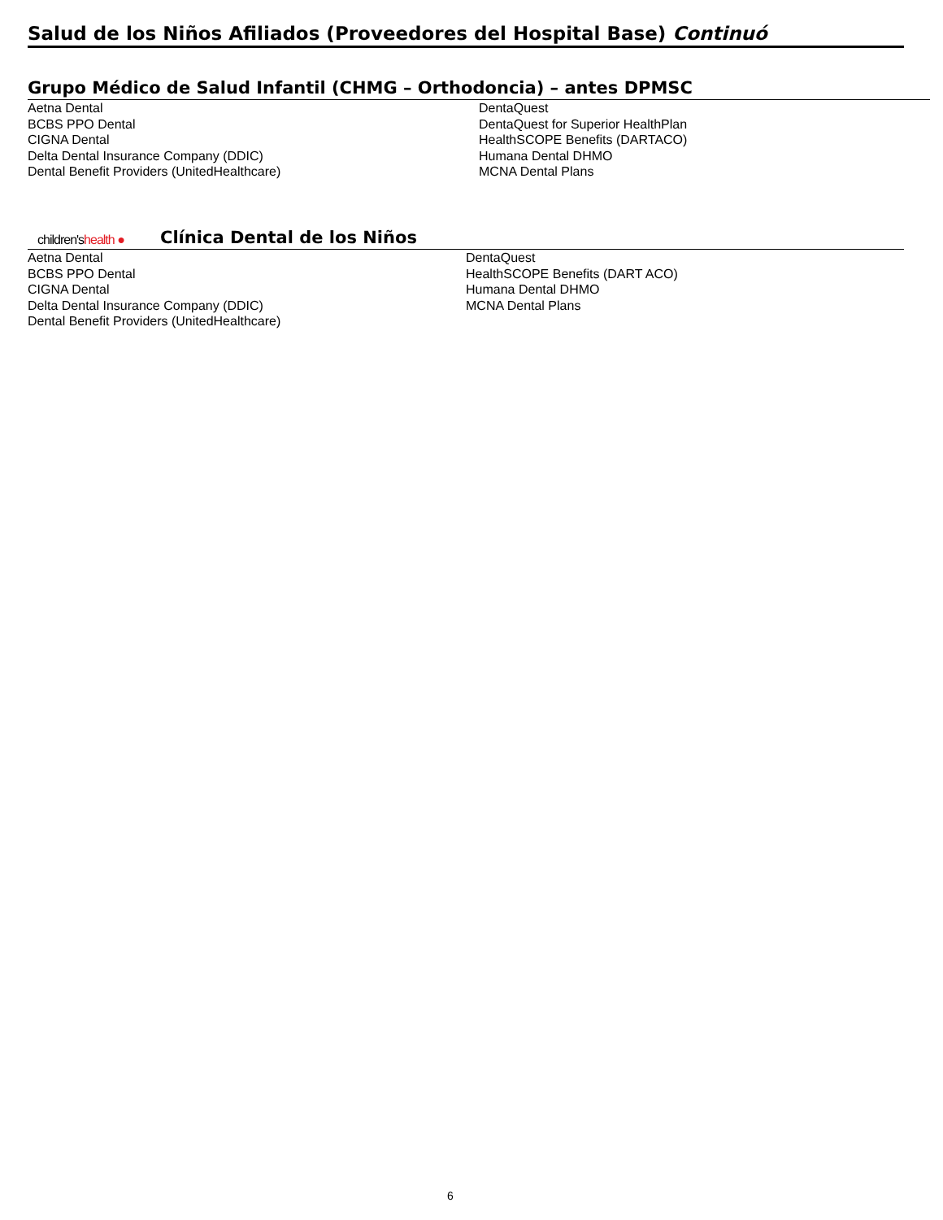Salud de los Niños Afiliados (Proveedores del Hospital Base) Continuó
Grupo Médico de Salud Infantil (CHMG – Orthodoncia) – antes DPMSC
Aetna Dental
BCBS PPO Dental
CIGNA Dental
Delta Dental Insurance Company (DDIC)
Dental Benefit Providers (UnitedHealthcare)
DentaQuest
DentaQuest for Superior HealthPlan
HealthSCOPE Benefits (DARTACO)
Humana Dental DHMO
MCNA Dental Plans
children'shealth ●
Clínica Dental de los Niños
Aetna Dental
BCBS PPO Dental
CIGNA Dental
Delta Dental Insurance Company (DDIC)
Dental Benefit Providers (UnitedHealthcare)
DentaQuest
HealthSCOPE Benefits (DART ACO)
Humana Dental DHMO
MCNA Dental Plans
6